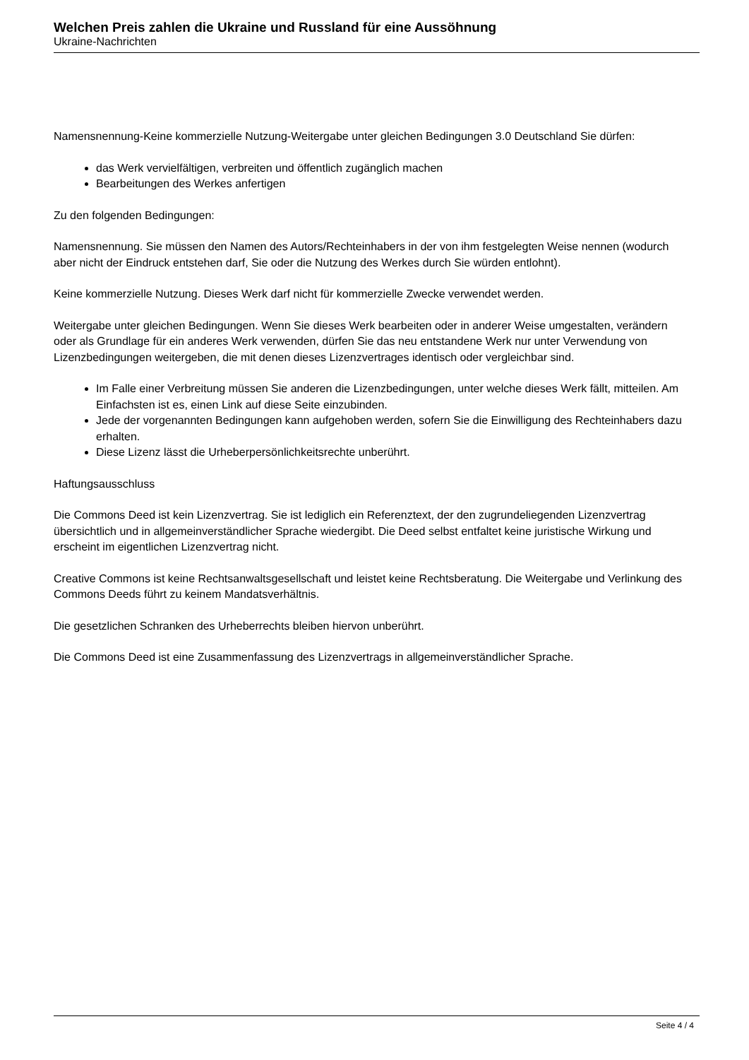Welchen Preis zahlen die Ukraine und Russland für eine Aussöhnung
Ukraine-Nachrichten
Namensnennung-Keine kommerzielle Nutzung-Weitergabe unter gleichen Bedingungen 3.0 Deutschland Sie dürfen:
das Werk vervielfältigen, verbreiten und öffentlich zugänglich machen
Bearbeitungen des Werkes anfertigen
Zu den folgenden Bedingungen:
Namensnennung. Sie müssen den Namen des Autors/Rechteinhabers in der von ihm festgelegten Weise nennen (wodurch aber nicht der Eindruck entstehen darf, Sie oder die Nutzung des Werkes durch Sie würden entlohnt).
Keine kommerzielle Nutzung. Dieses Werk darf nicht für kommerzielle Zwecke verwendet werden.
Weitergabe unter gleichen Bedingungen. Wenn Sie dieses Werk bearbeiten oder in anderer Weise umgestalten, verändern oder als Grundlage für ein anderes Werk verwenden, dürfen Sie das neu entstandene Werk nur unter Verwendung von Lizenzbedingungen weitergeben, die mit denen dieses Lizenzvertrages identisch oder vergleichbar sind.
Im Falle einer Verbreitung müssen Sie anderen die Lizenzbedingungen, unter welche dieses Werk fällt, mitteilen. Am Einfachsten ist es, einen Link auf diese Seite einzubinden.
Jede der vorgenannten Bedingungen kann aufgehoben werden, sofern Sie die Einwilligung des Rechteinhabers dazu erhalten.
Diese Lizenz lässt die Urheberpersönlichkeitsrechte unberührt.
Haftungsausschluss
Die Commons Deed ist kein Lizenzvertrag. Sie ist lediglich ein Referenztext, der den zugrundeliegenden Lizenzvertrag übersichtlich und in allgemeinverständlicher Sprache wiedergibt. Die Deed selbst entfaltet keine juristische Wirkung und erscheint im eigentlichen Lizenzvertrag nicht.
Creative Commons ist keine Rechtsanwaltsgesellschaft und leistet keine Rechtsberatung. Die Weitergabe und Verlinkung des Commons Deeds führt zu keinem Mandatsverhältnis.
Die gesetzlichen Schranken des Urheberrechts bleiben hiervon unberührt.
Die Commons Deed ist eine Zusammenfassung des Lizenzvertrags in allgemeinverständlicher Sprache.
Seite 4 / 4